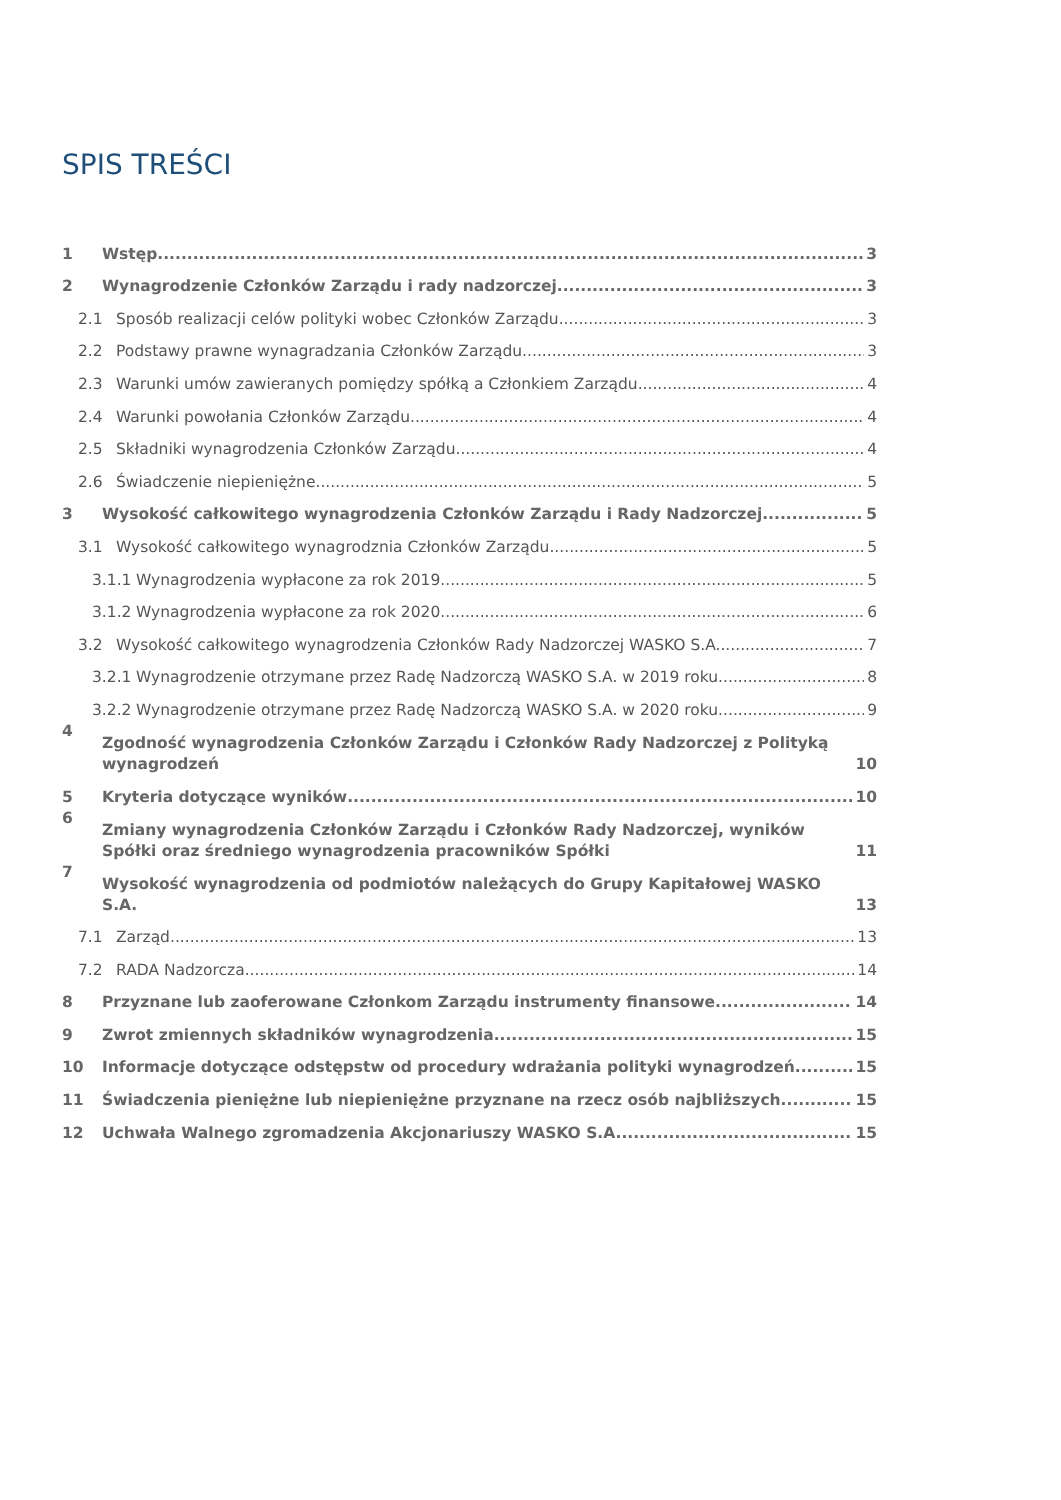SPIS TREŚCI
1 Wstęp 3
2 Wynagrodzenie Członków Zarządu i rady nadzorczej 3
2.1 Sposób realizacji celów polityki wobec Członków Zarządu 3
2.2 Podstawy prawne wynagradzania Członków Zarządu 3
2.3 Warunki umów zawieranych pomiędzy spółką a Członkiem Zarządu 4
2.4 Warunki powołania Członków Zarządu 4
2.5 Składniki wynagrodzenia Członków Zarządu 4
2.6 Świadczenie niepieniężne 5
3 Wysokość całkowitego wynagrodzenia Członków Zarządu i Rady Nadzorczej 5
3.1 Wysokość całkowitego wynagrodznia Członków Zarządu 5
3.1.1 Wynagrodzenia wypłacone za rok 2019 5
3.1.2 Wynagrodzenia wypłacone za rok 2020 6
3.2 Wysokość całkowitego wynagrodzenia Członków Rady Nadzorczej WASKO S.A. 7
3.2.1 Wynagrodzenie otrzymane przez Radę Nadzorczą WASKO S.A. w 2019 roku 8
3.2.2 Wynagrodzenie otrzymane przez Radę Nadzorczą WASKO S.A. w 2020 roku 9
4 Zgodność wynagrodzenia Członków Zarządu i Członków Rady Nadzorczej z Polityką wynagrodzeń 10
5 Kryteria dotyczące wyników 10
6 Zmiany wynagrodzenia Członków Zarządu i Członków Rady Nadzorczej, wyników Spółki oraz średniego wynagrodzenia pracowników Spółki 11
7 Wysokość wynagrodzenia od podmiotów należących do Grupy Kapitałowej WASKO S.A. 13
7.1 Zarząd 13
7.2 RADA Nadzorcza 14
8 Przyznane lub zaoferowane Członkom Zarządu instrumenty finansowe 14
9 Zwrot zmiennych składników wynagrodzenia 15
10 Informacje dotyczące odstępstw od procedury wdrażania polityki wynagrodzeń 15
11 Świadczenia pieniężne lub niepieniężne przyznane na rzecz osób najbliższych 15
12 Uchwała Walnego zgromadzenia Akcjonariuszy WASKO S.A. 15